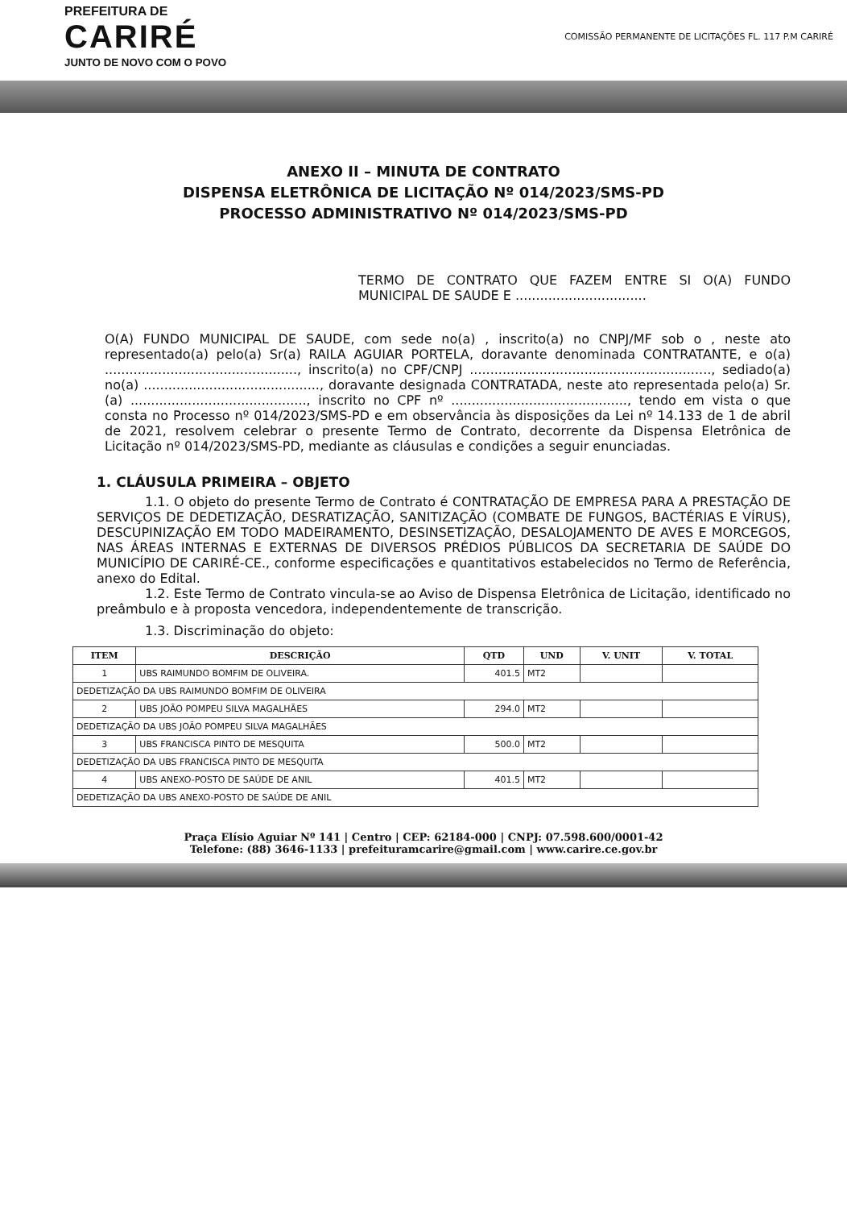PREFEITURA DE
CARIRÉ
JUNTO DE NOVO COM O POVO
COMISSÃO PERMANENTE DE LICITAÇÕES FL. 117 P.M CARIRÉ
ANEXO II – MINUTA DE CONTRATO
DISPENSA ELETRÔNICA DE LICITAÇÃO Nº 014/2023/SMS-PD
PROCESSO ADMINISTRATIVO Nº 014/2023/SMS-PD
TERMO DE CONTRATO QUE FAZEM ENTRE SI O(A) FUNDO MUNICIPAL DE SAUDE E ................................
O(A) FUNDO MUNICIPAL DE SAUDE, com sede no(a) , inscrito(a) no CNPJ/MF sob o , neste ato representado(a) pelo(a) Sr(a) RAILA AGUIAR PORTELA, doravante denominada CONTRATANTE, e o(a) ..............................................., inscrito(a) no CPF/CNPJ ..........................................................., sediado(a) no(a) ..........................................., doravante designada CONTRATADA, neste ato representada pelo(a) Sr.(a) ..........................................., inscrito no CPF nº ..........................................., tendo em vista o que consta no Processo nº 014/2023/SMS-PD e em observância às disposições da Lei nº 14.133 de 1 de abril de 2021, resolvem celebrar o presente Termo de Contrato, decorrente da Dispensa Eletrônica de Licitação nº 014/2023/SMS-PD, mediante as cláusulas e condições a seguir enunciadas.
1. CLÁUSULA PRIMEIRA – OBJETO
1.1. O objeto do presente Termo de Contrato é CONTRATAÇÃO DE EMPRESA PARA A PRESTAÇÃO DE SERVIÇOS DE DEDETIZAÇÃO, DESRATIZAÇÃO, SANITIZAÇÃO (COMBATE DE FUNGOS, BACTÉRIAS E VÍRUS), DESCUPINIZAÇÃO EM TODO MADEIRAMENTO, DESINSETIZAÇÃO, DESALOJAMENTO DE AVES E MORCEGOS, NAS ÁREAS INTERNAS E EXTERNAS DE DIVERSOS PRÉDIOS PÚBLICOS DA SECRETARIA DE SAÚDE DO MUNICÍPIO DE CARIRÉ-CE., conforme especificações e quantitativos estabelecidos no Termo de Referência, anexo do Edital.
1.2. Este Termo de Contrato vincula-se ao Aviso de Dispensa Eletrônica de Licitação, identificado no preâmbulo e à proposta vencedora, independentemente de transcrição.
1.3. Discriminação do objeto:
| ITEM | DESCRIÇÃO | QTD | UND | V. UNIT | V. TOTAL |
| --- | --- | --- | --- | --- | --- |
| 1 | UBS RAIMUNDO BOMFIM DE OLIVEIRA. | 401.5 | MT2 | | |
| DEDETIZAÇÃO DA UBS RAIMUNDO BOMFIM DE OLIVEIRA | | | | | |
| 2 | UBS JOÃO POMPEU SILVA MAGALHÃES | 294.0 | MT2 | | |
| DEDETIZAÇÃO DA UBS JOÃO POMPEU SILVA MAGALHÃES | | | | | |
| 3 | UBS FRANCISCA PINTO DE MESQUITA | 500.0 | MT2 | | |
| DEDETIZAÇÃO DA UBS FRANCISCA PINTO DE MESQUITA | | | | | |
| 4 | UBS ANEXO-POSTO DE SAÚDE DE ANIL | 401.5 | MT2 | | |
| DEDETIZAÇÃO DA UBS ANEXO-POSTO DE SAÚDE DE ANIL | | | | | |
Praça Elísio Aguiar Nº 141 | Centro | CEP: 62184-000 | CNPJ: 07.598.600/0001-42
Telefone: (88) 3646-1133 | prefeituramcarire@gmail.com | www.carire.ce.gov.br